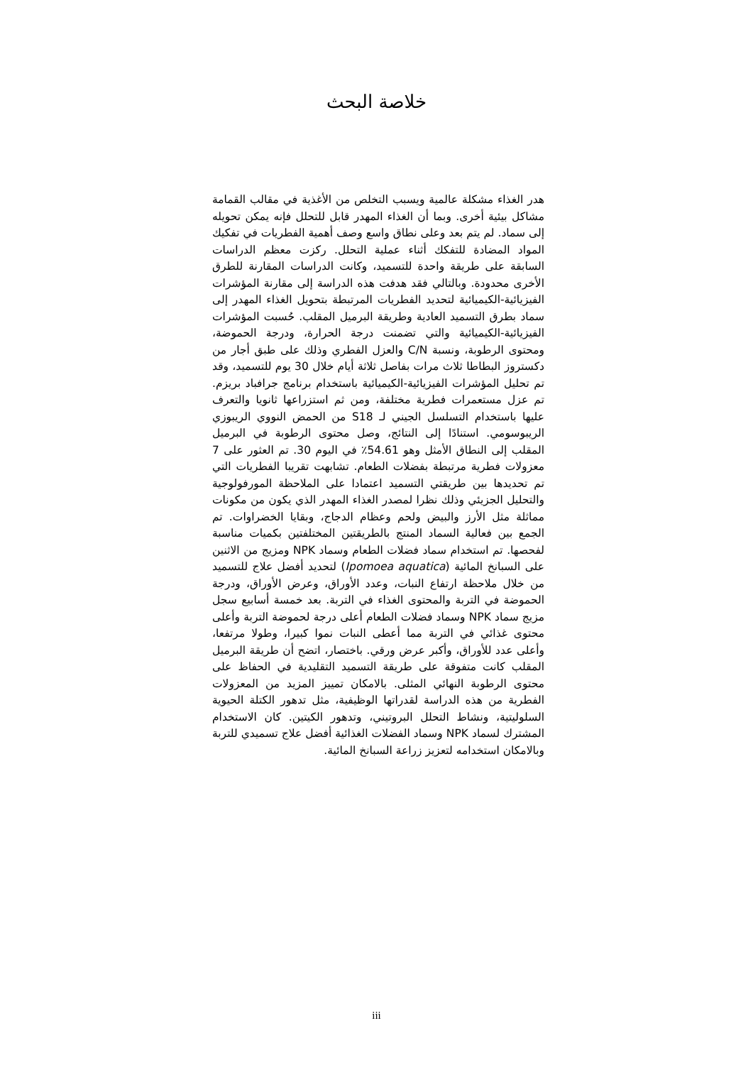خلاصة البحث
هدر الغذاء مشكلة عالمية ويسبب التخلص من الأغذية في مقالب القمامة مشاكل بيئية أخرى. وبما أن الغذاء المهدر قابل للتحلل فإنه يمكن تحويله إلى سماد. لم يتم بعد وعلى نطاق واسع وصف أهمية الفطريات في تفكيك المواد المضادة للتفكك أثناء عملية التحلل. ركزت معظم الدراسات السابقة على طريقة واحدة للتسميد، وكانت الدراسات المقارنة للطرق الأخرى محدودة. وبالتالي فقد هدفت هذه الدراسة إلى مقارنة المؤشرات الفيزيائية-الكيميائية لتحديد الفطريات المرتبطة بتحويل الغذاء المهدر إلى سماد بطرق التسميد العادية وطريقة البرميل المقلب. حُسبت المؤشرات الفيزيائية-الكيميائية والتي تضمنت درجة الحرارة، ودرجة الحموضة، ومحتوى الرطوبة، ونسبة C/N والعزل الفطري وذلك على طبق أجار من دكستروز البطاطا ثلاث مرات بفاصل ثلاثة أيام خلال 30 يوم للتسميد، وقد تم تحليل المؤشرات الفيزيائية-الكيميائية باستخدام برنامج جرافباد بريزم. تم عزل مستعمرات فطرية مختلفة، ومن ثم استزراعها ثانويا والتعرف عليها باستخدام التسلسل الجيني لـ S18 من الحمض النووي الريبوزي الريبوسومي. استنادًا إلى النتائج، وصل محتوى الرطوبة في البرميل المقلب إلى النطاق الأمثل وهو 54.61٪ في اليوم 30. تم العثور على 7 معزولات فطرية مرتبطة بفضلات الطعام. تشابهت تقريبا الفطريات التي تم تحديدها بين طريقتي التسميد اعتمادا على الملاحظة المورفولوجية والتحليل الجزيئي وذلك نظرا لمصدر الغذاء المهدر الذي يكون من مكونات مماثلة مثل الأرز والبيض ولحم وعظام الدجاج، وبقايا الخضراوات. تم الجمع بين فعالية السماد المنتج بالطريقتين المختلفتين بكميات مناسبة لفحصها. تم استخدام سماد فضلات الطعام وسماد NPK ومزيج من الاثنين على السبانخ المائية (Ipomoea aquatica) لتحديد أفضل علاج للتسميد من خلال ملاحظة ارتفاع النبات، وعدد الأوراق، وعرض الأوراق، ودرجة الحموضة في التربة والمحتوى الغذاء في التربة. بعد خمسة أسابيع سجل مزيج سماد NPK وسماد فضلات الطعام أعلى درجة لحموضة التربة وأعلى محتوى غذائي في التربة مما أعطى النبات نموا كبيرا، وطولا مرتفعا، وأعلى عدد للأوراق، وأكبر عرض ورقي. باختصار، اتضح أن طريقة البرميل المقلب كانت متفوقة على طريقة التسميد التقليدية في الحفاظ على محتوى الرطوبة النهائي المثلى. بالامكان تمييز المزيد من المعزولات الفطرية من هذه الدراسة لقدراتها الوظيفية، مثل تدهور الكتلة الحيوية السلوليتية، ونشاط التحلل البروتيني، وتدهور الكيتين. كان الاستخدام المشترك لسماد NPK وسماد الفضلات الغذائية أفضل علاج تسميدي للتربة وبالامكان استخدامه لتعزيز زراعة السبانخ المائية.
iii